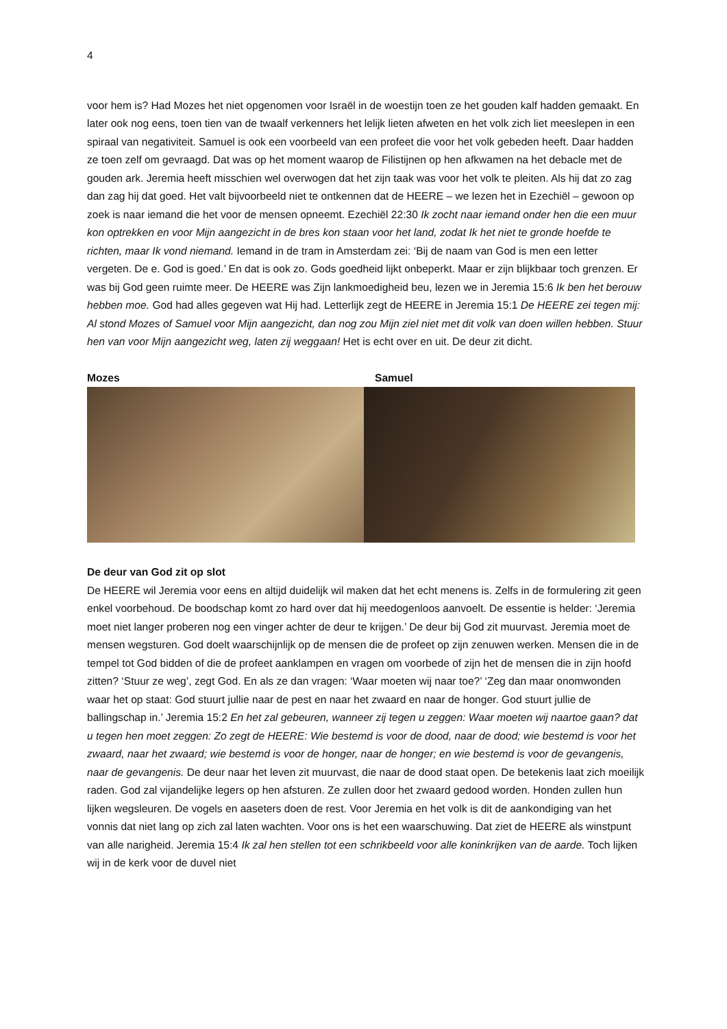4
voor hem is? Had Mozes het niet opgenomen voor Israël in de woestijn toen ze het gouden kalf hadden gemaakt. En later ook nog eens, toen tien van de twaalf verkenners het lelijk lieten afweten en het volk zich liet meeslepen in een spiraal van negativiteit. Samuel is ook een voorbeeld van een profeet die voor het volk gebeden heeft. Daar hadden ze toen zelf om gevraagd. Dat was op het moment waarop de Filistijnen op hen afkwamen na het debacle met de gouden ark. Jeremia heeft misschien wel overwogen dat het zijn taak was voor het volk te pleiten. Als hij dat zo zag dan zag hij dat goed. Het valt bijvoorbeeld niet te ontkennen dat de HEERE – we lezen het in Ezechiël – gewoon op zoek is naar iemand die het voor de mensen opneemt. Ezechiël 22:30 Ik zocht naar iemand onder hen die een muur kon optrekken en voor Mijn aangezicht in de bres kon staan voor het land, zodat Ik het niet te gronde hoefde te richten, maar Ik vond niemand. Iemand in de tram in Amsterdam zei: ‘Bij de naam van God is men een letter vergeten. De e. God is goed.’ En dat is ook zo. Gods goedheid lijkt onbeperkt. Maar er zijn blijkbaar toch grenzen. Er was bij God geen ruimte meer. De HEERE was Zijn lankmoedigheid beu, lezen we in Jeremia 15:6 Ik ben het berouw hebben moe. God had alles gegeven wat Hij had. Letterlijk zegt de HEERE in Jeremia 15:1 De HEERE zei tegen mij: Al stond Mozes of Samuel voor Mijn aangezicht, dan nog zou Mijn ziel niet met dit volk van doen willen hebben. Stuur hen van voor Mijn aangezicht weg, laten zij weggaan! Het is echt over en uit. De deur zit dicht.
Mozes Samuel
De deur van God zit op slot
De HEERE wil Jeremia voor eens en altijd duidelijk wil maken dat het echt menens is. Zelfs in de formulering zit geen enkel voorbehoud. De boodschap komt zo hard over dat hij meedogenloos aanvoelt. De essentie is helder: ‘Jeremia moet niet langer proberen nog een vinger achter de deur te krijgen.’ De deur bij God zit muurvast. Jeremia moet de mensen wegsturen. God doelt waarschijnlijk op de mensen die de profeet op zijn zenuwen werken. Mensen die in de tempel tot God bidden of die de profeet aanklampen en vragen om voorbede of zijn het de mensen die in zijn hoofd zitten? ‘Stuur ze weg’, zegt God. En als ze dan vragen: ‘Waar moeten wij naar toe?’ ‘Zeg dan maar onomwonden waar het op staat: God stuurt jullie naar de pest en naar het zwaard en naar de honger. God stuurt jullie de ballingschap in.’ Jeremia 15:2 En het zal gebeuren, wanneer zij tegen u zeggen: Waar moeten wij naartoe gaan? dat u tegen hen moet zeggen: Zo zegt de HEERE: Wie bestemd is voor de dood, naar de dood; wie bestemd is voor het zwaard, naar het zwaard; wie bestemd is voor de honger, naar de honger; en wie bestemd is voor de gevangenis, naar de gevangenis. De deur naar het leven zit muurvast, die naar de dood staat open. De betekenis laat zich moeilijk raden. God zal vijandelijke legers op hen afsturen. Ze zullen door het zwaard gedood worden. Honden zullen hun lijken wegsleuren. De vogels en aaseters doen de rest. Voor Jeremia en het volk is dit de aankondiging van het vonnis dat niet lang op zich zal laten wachten. Voor ons is het een waarschuwing. Dat ziet de HEERE als winstpunt van alle narigheid. Jeremia 15:4 Ik zal hen stellen tot een schrikbeeld voor alle koninkrijken van de aarde. Toch lijken wij in de kerk voor de duvel niet